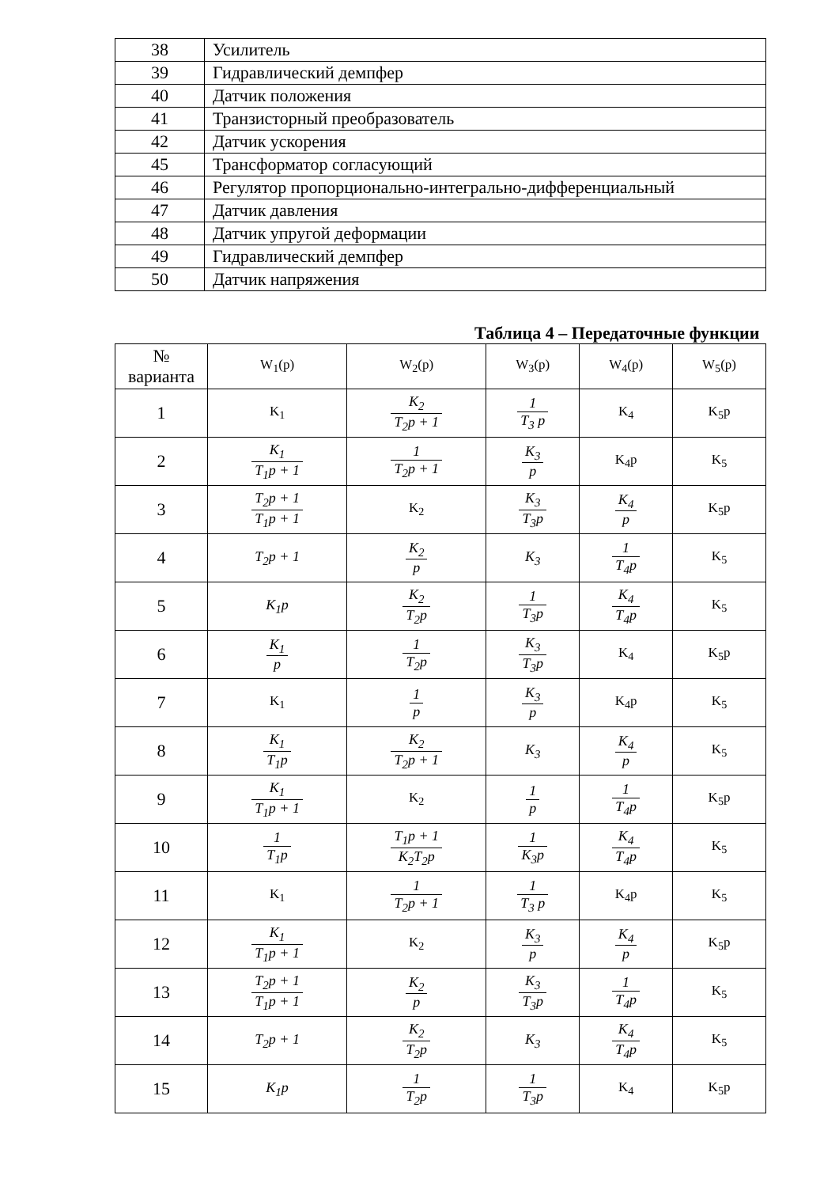| 38 | Усилитель |
| 39 | Гидравлический демпфер |
| 40 | Датчик положения |
| 41 | Транзисторный преобразователь |
| 42 | Датчик ускорения |
| 45 | Трансформатор согласующий |
| 46 | Регулятор пропорционально-интегрально-дифференциальный |
| 47 | Датчик давления |
| 48 | Датчик упругой деформации |
| 49 | Гидравлический демпфер |
| 50 | Датчик напряжения |
Таблица 4 – Передаточные функции
| № варианта | W<sub>1</sub>(p) | W<sub>2</sub>(p) | W<sub>3</sub>(p) | W<sub>4</sub>(p) | W<sub>5</sub>(p) |
| --- | --- | --- | --- | --- | --- |
| 1 | K<sub>1</sub> | K<sub>2</sub> T<sub>2</sub>p + 1 | 1 T<sub>3</sub> p | K<sub>4</sub> | K<sub>5</sub>p |
| 2 | K<sub>1</sub> T<sub>1</sub>p + 1 | 1 T<sub>2</sub>p + 1 | K<sub>3</sub> p | K<sub>4</sub>p | K<sub>5</sub> |
| 3 | T<sub>2</sub>p + 1 T<sub>1</sub>p + 1 | K<sub>2</sub> | K<sub>3</sub> T<sub>3</sub>p | K<sub>4</sub> p | K<sub>5</sub>p |
| 4 | T<sub>2</sub>p + 1 | K<sub>2</sub> p | K<sub>3</sub> | 1 T<sub>4</sub>p | K<sub>5</sub> |
| 5 | K<sub>1</sub>p | K<sub>2</sub> T<sub>2</sub>p | 1 T<sub>3</sub>p | K<sub>4</sub> T<sub>4</sub>p | K<sub>5</sub> |
| 6 | K<sub>1</sub> p | 1 T<sub>2</sub>p | K<sub>3</sub> T<sub>3</sub>p | K<sub>4</sub> | K<sub>5</sub>p |
| 7 | K<sub>1</sub> | 1 p | K<sub>3</sub> p | K<sub>4</sub>p | K<sub>5</sub> |
| 8 | K<sub>1</sub> T<sub>1</sub>p | K<sub>2</sub> T<sub>2</sub>p + 1 | K<sub>3</sub> | K<sub>4</sub> p | K<sub>5</sub> |
| 9 | K<sub>1</sub> T<sub>1</sub>p + 1 | K<sub>2</sub> | 1 p | 1 T<sub>4</sub>p | K<sub>5</sub>p |
| 10 | 1 T<sub>1</sub>p | T<sub>1</sub>p + 1 K<sub>2</sub>T<sub>2</sub>p | 1 K<sub>3</sub>p | K<sub>4</sub> T<sub>4</sub>p | K<sub>5</sub> |
| 11 | K<sub>1</sub> | 1 T<sub>2</sub>p + 1 | 1 T<sub>3</sub> p | K<sub>4</sub>p | K<sub>5</sub> |
| 12 | K<sub>1</sub> T<sub>1</sub>p + 1 | K<sub>2</sub> | K<sub>3</sub> p | K<sub>4</sub> p | K<sub>5</sub>p |
| 13 | T<sub>2</sub>p + 1 T<sub>1</sub>p + 1 | K<sub>2</sub> p | K<sub>3</sub> T<sub>3</sub>p | 1 T<sub>4</sub>p | K<sub>5</sub> |
| 14 | T<sub>2</sub>p + 1 | K<sub>2</sub> T<sub>2</sub>p | K<sub>3</sub> | K<sub>4</sub> T<sub>4</sub>p | K<sub>5</sub> |
| 15 | K<sub>1</sub>p | 1 T<sub>2</sub>p | 1 T<sub>3</sub>p | K<sub>4</sub> | K<sub>5</sub>p |